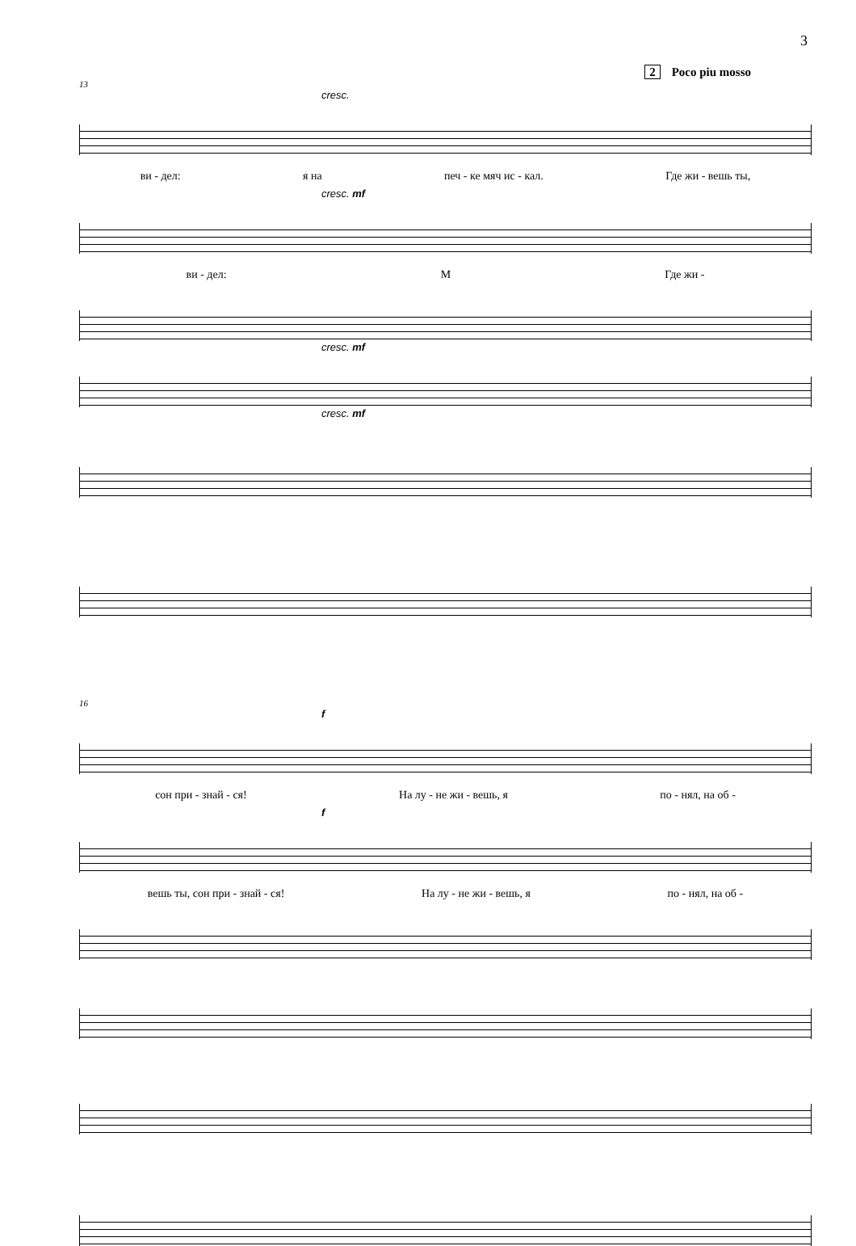3
2 Poco piu mosso
13
cresc.
ви - дел: я на печ - ке мяч ис - кал. Где жи - вешь ты,
cresc. mf
ви - дел: М Где жи -
cresc. mf
cresc. mf
16
f
сон при - знай - ся! На лу - не жи - вешь, я по - нял, на об -
f
вешь ты, сон при - знай - ся! На лу - не жи - вешь, я по - нял, на об -